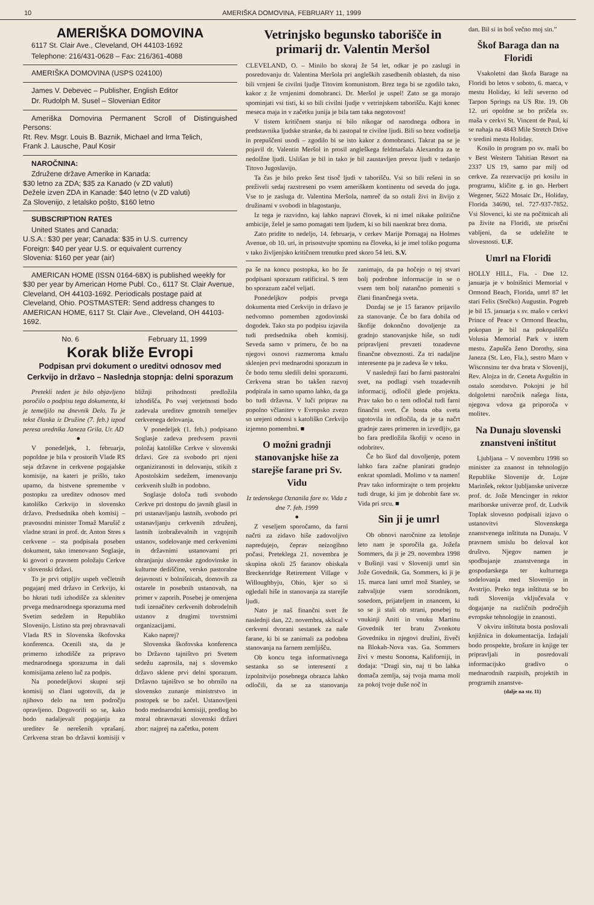10 AMERIŠKA DOMOVINA, FEBRUARY 11, 1999
AMERIŠKA DOMOVINA
6117 St. Clair Ave., Cleveland, OH 44103-1692
Telephone: 216/431-0628 – Fax: 216/361-4088
AMERIŠKA DOMOVINA (USPS 024100)
James V. Debevec – Publisher, English Editor
Dr. Rudolph M. Susel – Slovenian Editor
Ameriška Domovina Permanent Scroll of Distinguished Persons:
Rt. Rev. Msgr. Louis B. Baznik, Michael and Irma Telich,
Frank J. Lausche, Paul Kosir
NAROČNINA:
Združene države Amerike in Kanada:
$30 letno za ZDA; $35 za Kanado (v ZD valuti)
Dežele izven ZDA in Kanade: $40 letno (v ZD valuti)
Za Slovenijo, z letalsko pošto, $160 letno
SUBSCRIPTION RATES
United States and Canada:
U.S.A.: $30 per year; Canada: $35 in U.S. currency
Foreign: $40 per year U.S. or equivalent currency
Slovenia: $160 per year (air)
AMERICAN HOME (ISSN 0164-68X) is published weekly for $30 per year by American Home Publ. Co., 6117 St. Clair Avenue, Cleveland, OH 44103-1692. Periodicals postage paid at Cleveland, Ohio. POSTMASTER: Send address changes to AMERICAN HOME, 6117 St. Clair Ave., Cleveland, OH 44103-1692.
No. 6 February 11, 1999
Korak bliže Evropi
Podpisan prvi dokument o ureditvi odnosov med Cerkvijo in državo – Naslednja stopnja: delni sporazum
Pretekli teden je bilo objavljeno poročilo o podpisu tega dokumenta, ki je temeljilo na dnevnik Delo. Tu je tekst članka iz Družine (7. feb.) izpod peresa urednika Janeza Grila. Ur. AD
●
V ponedeljek, 1. februarja, popoldne je bila v prostorih Vlade RS seja državne in cerkvene pogajalske komisije, na kateri je prišlo, tako upamo, da bistvene spremembe v postopku za ureditev odnosov med katoliško Cerkvijo in slovensko državo. Predsednika obeh komisij – pravosodni minister Tomaž Marušič z vladne strani in prof. dr. Anton Stres s cerkvene – sta podpisala poseben dokument, tako imenovano Soglasje, ki govori o pravnem položaju Cerkve v slovenski državi.
To je prvi otipljiv uspeh večletnih pogajanj med državo in Cerkvijo, ki bo hkrati tudi izhodišče za sklenitev prvega mednarodnega sporazuma med Svetim sedežem in Republiko Slovenijo. Listino sta prej obravnavali Vlada RS in Slovenska škofovska konferenca. Ocenili sta, da je primerno izhodišče za pripravo mednarodnega sporazuma in dali komisijama zeleno luč za podpis.
Na ponedeljkovi skupni seji komisij so člani ugotovili, da je njihovo delo na tem področju opravljeno. Dogovorili so se, kako bodo nadaljevali pogajanja za ureditev še nerešenih vprašanj. Cerkvena stran bo državni komisiji v bližnji prihodnosti predložila izhodišča. Po vsej verjetnosti bodo zadevala ureditev gmotnih temeljev cerkvenega delovanja.
V ponedeljek (1. feb.) podpisano Soglasje zadeva predvsem pravni položaj katoliške Cerkve v slovenski državi. Gre za svobodo pri njeni organiziranosti in delovanju, stikih z Apostolskim sedežem, imenovanju cerkvenih služb in podobno.
Soglasje določa tudi svobodo Cerkve pri dostopu do javnih glasil in pri ustanavljanju lastnih, svobodo pri ustanavljanju cerkvenih združenj, lastnih izobraževalnih in vzgojnih ustanov, sodelovanje med cerkvenimi in državnimi ustanovami pri ohranjanju slovenske zgodovinske in kulturne dediščine, versko pastoralne dejavnosti v bolnišnicah, domovih za ostarele in posebnih ustanovah, na primer v zaporih. Posebej je omenjena tudi izenačitev cerkvenih dobrodelnih ustanov z drugimi tovrstnimi organizacijami.
Kako naprej?
Slovenska škofovska konferenca bo Državno tajništvo pri Svetem sedežu zaprosila, naj s slovensko državo sklene prvi delni sporazum. Državno tajništvo se bo obrnilo na slovensko zunanje ministrstvo in postopek se bo začel. Ustanovljeni bodo mednarodni komisiji, predlog bo moral obravnavati slovenski državi zbor: najprej na začetku, potem
Vetrinjsko begunsko taborišče in primarij dr. Valentin Meršol
CLEVELAND, O. – Minilo bo skoraj že 54 let, odkar je po zaslugi in posredovanju dr. Valentina Meršola pri angleških zasedbenih oblasteh, da niso bili vrnjeni še civilni ljudje Titovim komunistom. Brez tega bi se zgodilo tako, kakor z že vrnjenimi domobranci. Dr. Meršol je uspel! Zato se ga morajo spominjati vsi tisti, ki so bili civilni ljudje v vetrinjskem taborišču. Kajti konec meseca maja in v začetku junija je bila tam taka negotovost!
V tistem kritičnem stanju ni bilo nikogar od narodnega odbora in predstavnika ljudske stranke, da bi zastopal te civilne ljudi. Bili so brez voditelja in prepuščeni usodi – zgodilo bi se isto kakor z domobranci. Takrat pa se je pojavil dr. Valentin Meršol in prosil angleškega feldmaršala Alexandra za te nedolžne ljudi. Uslišan je bil in tako je bil zaustavljen prevoz ljudi v tedanjo Titovo Jugoslavijo.
Ta čas je bilo preko šest tisoč ljudi v taborišču. Vsi so bili rešeni in so preživeli sedaj razstreseni po vsem ameriškem kontinentu od seveda do juga. Vse to je zasluga dr. Valentina Meršola, namreč da so ostali živi in živijo z družinami v svobodi in blagostanju.
Iz tega je razvidno, kaj lahko napravi človek, ki ni imel nikake politične ambicije, želel je samo pomagati tem ljudem, ki so bili naenkrat brez doma.
Zato pridite to nedeljo, 14. februarja, v cerkev Marije Pomagaj na Holmes Avenue, ob 10. uri, in prisostvujte spominu na človeka, ki je imel toliko poguma v tako življenjsko kritičnem trenutku pred skoro 54 leti. S.V.
pa še na koncu postopka, ko bo že podpisani sporazum ratificiral. S tem bo sporazum začel veljati.
Ponedeljkov podpis prvega dokumenta med Cerkvijo in državo je nedvomno pomemben zgodovinski dogodek. Tako sta po podpisu izjavila tudi predsednika obeh komisij. Seveda samo v primeru, če bo na njegovi osnovi razmeroma kmalu sklenjen prvi mednarodni sporazum in če bodo temu sledili delni sporazumi. Cerkvena stran bo takšen razvoj podpirala in samo upamo lahko, da ga bo tudi državna. V luči priprav na popolno včlanitev v Evropsko zvezo so urejeni odnosi s katoliško Cerkvijo izjemno pomembni. ■
O možni gradnji stanovanjske hiše za starejše farane pri Sv. Vidu
Iz tedenskega Oznanila fare sv. Vida z dne 7. feb. 1999
●
Z veseljem sporočamo, da farni načrti za zidavo hiše zadovoljivo napredujejo, čeprav neizogibno počasi. Preteklega 21. novembra je skupina okoli 25 faranov obiskala Breckenridge Retirement Village v Willoughbyju, Ohio, kjer so si ogledali hiše in stanovanja za starejše ljudi.
Nato je naš finančni svet že naslednji dan, 22. novembra, sklical v cerkveni dvorani sestanek za naše farane, ki bi se zanimali za podobna stanovanja na farnem zemljišču.
Ob koncu tega informativnega sestanka so se interesenti z izpolnitvijo posebnega obrazca lahko odločili, da se za stanovanja zanimajo, da pa hočejo o tej stvari bolj podrobne informacije in se o vsem tem bolj natančno pomeniti s člani finančnega sveta.
Dozdaj se je 15 faranov prijavilo za stanovanje. Če bo fara dobila od škofije dokončno dovoljenje za gradnjo stanovanjske hiše, so tudi pripravljeni prevzeti tozadevne finančne obveznosti. Za tri nadaljne interesente pa je zadeva še v teku.
V naslednji fazi bo farni pastoralni svet, na podlagi vseh tozadevnih informacij, odločil glede projekta. Prav tako bo o tem odločal tudi farni finančni svet. Če bosta oba sveta ugotovila in odločila, da je ta načrt gradnje zares primeren in izvedljiv, ga bo fara predložila škofiji v oceno in odobritev.
Če bo škof dal dovoljenje, potem lahko fara začne planirati gradnjo enkrat spomladi. Molimo v ta namen! Prav tako informirajte o tem projektu tudi druge, ki jim je dobrobit fare sv. Vida pri srcu. ■
Sin ji je umrl
Ob obnovi naročnine za letošnje leto nam je sporočila ga. Jožefa Sommers, da ji je 29. novembra 1998 v Bušinji vasi v Sloveniji umrl sin Jože Govednik. Ga. Sommers, ki ji je 15. marca lani umrl mož Stanley, se zahvaljuje vsem sorodnikom, sosedom, prijateljem in znancem, ki so se ji stali ob strani, posebej tu vnukinji Aniti in vnuku Martinu Govednik ter bratu Zvonkotu Govedniku in njegovi družini, živeči na Blokah-Nova vas. Ga. Sommers živi v mestu Sonoma, Kaliforniji, in dodaja: “Dragi sin, naj ti bo lahka domača zemlja, saj tvoja mama moli za pokoj tvoje duše noč in
dan. Bil si in boš večno moj sin.”
Škof Baraga dan na Floridi
Vsakoletni dan škofa Barage na Floridi bo letos v soboto, 6. marca, v mestu Holiday, ki leži severno od Tarpon Springs na US Rte. 19. Ob 12. uri opoldne se bo pričela sv. maša v cerkvi St. Vincent de Paul, ki se nahaja na 4843 Mile Stretch Drive v sredini mesta Holiday.
Kosilo in program po sv. maši bo v Best Western Tahitian Resort na 2337 US 19, samo par milj od cerkve. Za rezervacijo pri kosilu in programu, kličite g. in go. Herbert Wegener, 5622 Mosaic Dr., Holiday, Florida 34690, tel. 727-937-7852. Vsi Slovenci, ki ste na počitnicah ali pa živite na Floridi, ste prisrčni vabljeni, da se udeležite te slovesnosti. U.F.
Umrl na Floridi
HOLLY HILL, Fla. - Dne 12. januarja je v bolnišnici Memorial v Ormond Beach, Florida, umrl 87 let stari Felix (Srečko) Augustin. Pogreb je bil 15. januarja s sv. mašo v cerkvi Prince of Peace v Ormond Beachu, pokopan je bil na pokopališču Volusia Memorial Park v istem mestu. Zapušča ženo Dorothy, sina Janeza (St. Leo, Fla.), sestro Maro v Wisconsinu ter dva brata v Sloveniji, Rev. Alojza in dr. Ceneta Avguštin in ostalo sorodstvo. Pokojni je bil dolgoletni naročnik našega lista, njegova vdova ga priporoča v molitev.
Na Dunaju slovenski znanstveni inštitut
Ljubljana – V novembru 1998 so minister za znanost in tehnologijo Republike Slovenije dr. Lojze Marinšek, rektor ljubljanske univerze prof. dr. Jože Mencinger in rektor mariborske univerze prof. dr. Ludvik Toplak slovesno podpisali izjavo o ustanovitvi Slovenskega znanstvenega inštituta na Dunaju. V pravnem smislu bo deloval kot društvo. Njegov namen je spodbujanje znanstvenega in gospodarskega ter kulturnega sodelovanja med Slovenijo in Avstrijo. Preko tega inštituta se bo tudi Slovenija vključevala v dogajanje na različnih področjih evropske tehnologije in znanosti.
V okviru inštituta bosta poslovali knjižnica in dokumentacija. Izdajali bodo prospekte, brošure in knjige ter pripravljali in posredovali informacijsko gradivo o mednarodnih razpisih, projektih in programih znanstve-
(dalje na str. 11)